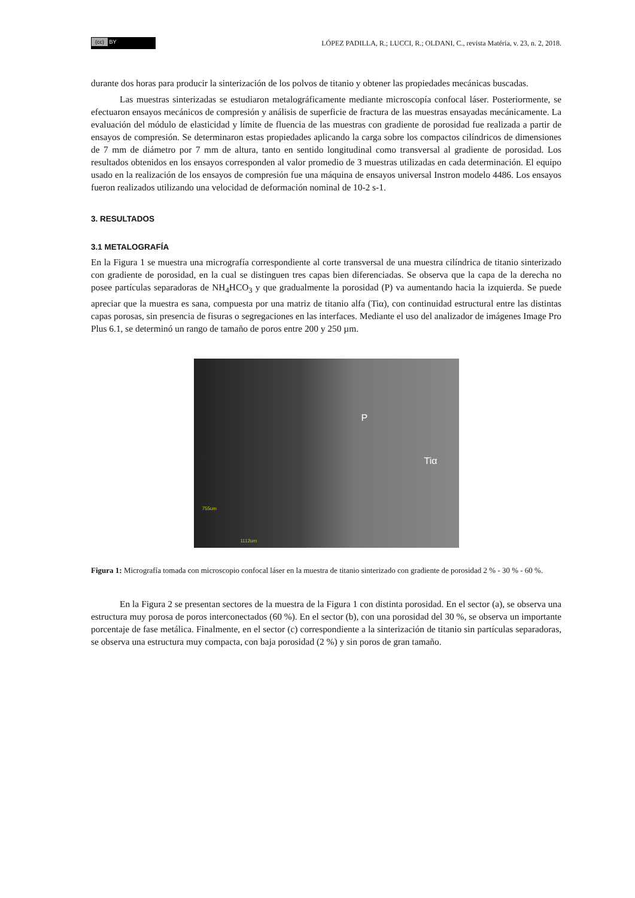(cc) BY
LÓPEZ PADILLA, R.; LUCCI, R.; OLDANI, C., revista Matéria, v. 23, n. 2, 2018.
durante dos horas para producir la sinterización de los polvos de titanio y obtener las propiedades mecánicas buscadas.
Las muestras sinterizadas se estudiaron metalográficamente mediante microscopía confocal láser. Posteriormente, se efectuaron ensayos mecánicos de compresión y análisis de superficie de fractura de las muestras ensayadas mecánicamente. La evaluación del módulo de elasticidad y límite de fluencia de las muestras con gradiente de porosidad fue realizada a partir de ensayos de compresión. Se determinaron estas propiedades aplicando la carga sobre los compactos cilíndricos de dimensiones de 7 mm de diámetro por 7 mm de altura, tanto en sentido longitudinal como transversal al gradiente de porosidad. Los resultados obtenidos en los ensayos corresponden al valor promedio de 3 muestras utilizadas en cada determinación. El equipo usado en la realización de los ensayos de compresión fue una máquina de ensayos universal Instron modelo 4486. Los ensayos fueron realizados utilizando una velocidad de deformación nominal de 10-2 s-1.
3. RESULTADOS
3.1 METALOGRAFÍA
En la Figura 1 se muestra una micrografía correspondiente al corte transversal de una muestra cilíndrica de titanio sinterizado con gradiente de porosidad, en la cual se distinguen tres capas bien diferenciadas. Se observa que la capa de la derecha no posee partículas separadoras de NH<sub>4</sub>HCO<sub>3</sub> y que gradualmente la porosidad (P) va aumentando hacia la izquierda. Se puede apreciar que la muestra es sana, compuesta por una matriz de titanio alfa (Tiα), con continuidad estructural entre las distintas capas porosas, sin presencia de fisuras o segregaciones en las interfaces. Mediante el uso del analizador de imágenes Image Pro Plus 6.1, se determinó un rango de tamaño de poros entre 200 y 250 µm.
P
Tiα
755um
1112um
Figura 1: Micrografía tomada con microscopio confocal láser en la muestra de titanio sinterizado con gradiente de porosidad 2 % - 30 % - 60 %.
En la Figura 2 se presentan sectores de la muestra de la Figura 1 con distinta porosidad. En el sector (a), se observa una estructura muy porosa de poros interconectados (60 %). En el sector (b), con una porosidad del 30 %, se observa un importante porcentaje de fase metálica. Finalmente, en el sector (c) correspondiente a la sinterización de titanio sin partículas separadoras, se observa una estructura muy compacta, con baja porosidad (2 %) y sin poros de gran tamaño.